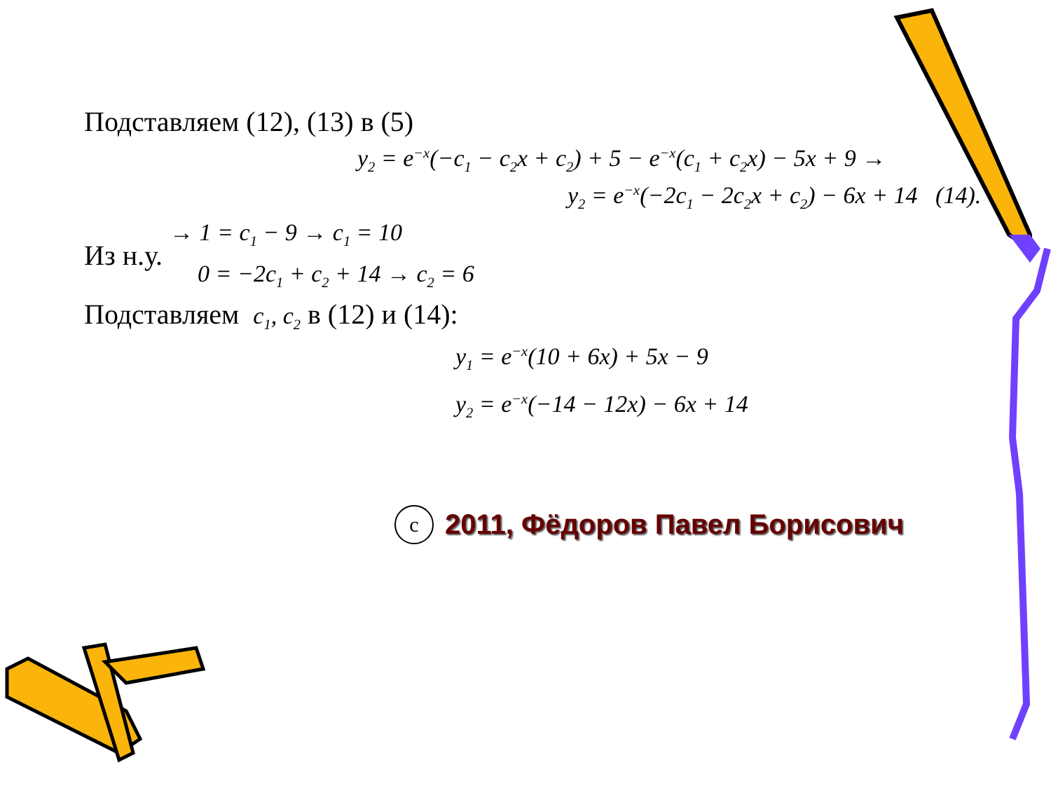Подставляем (12), (13) в (5)
y<sub>2</sub> = e<sup>−x</sup>(−c<sub>1</sub> − c<sub>2</sub>x + c<sub>2</sub>) + 5 − e<sup>−x</sup>(c<sub>1</sub> + c<sub>2</sub>x) − 5x + 9 →
y<sub>2</sub> = e<sup>−x</sup>(−2c<sub>1</sub> − 2c<sub>2</sub>x + c<sub>2</sub>) − 6x + 14 (14).
Из н.у.
→ 1 = c<sub>1</sub> − 9 → c<sub>1</sub> = 10
0 = −2c<sub>1</sub> + c<sub>2</sub> + 14 → c<sub>2</sub> = 6
Подставляем c<sub>1</sub>, c<sub>2</sub> в (12) и (14):
y<sub>1</sub> = e<sup>−x</sup>(10 + 6x) + 5x − 9
y<sub>2</sub> = e<sup>−x</sup>(−14 − 12x) − 6x + 14
c 2011, Фёдоров Павел Борисович